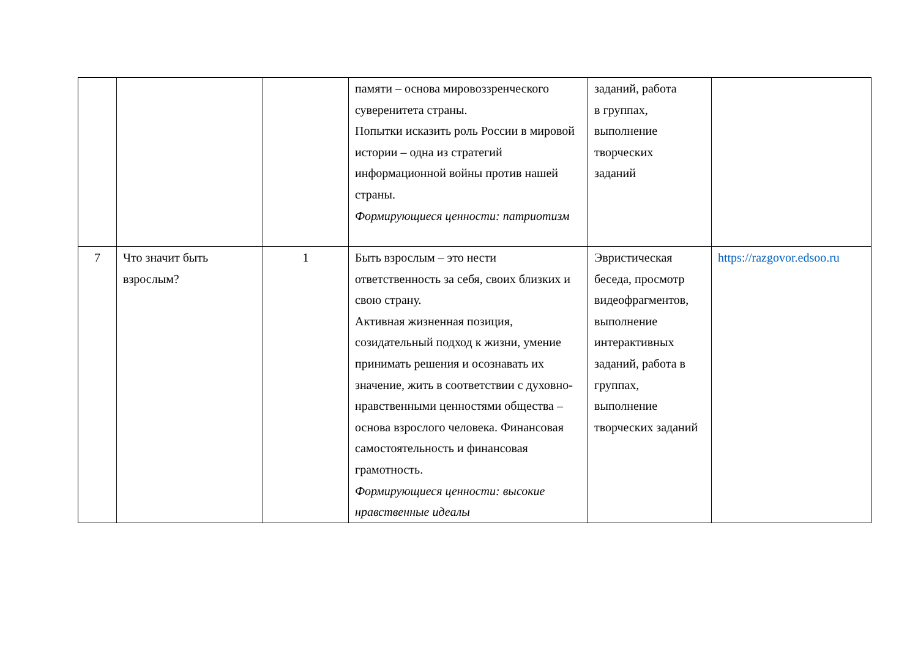| | | | памяти – основа мировоззренческого суверенитета страны. Попытки исказить роль России в мировой истории – одна из стратегий информационной войны против нашей страны. Формирующиеся ценности: патриотизм | заданий, работа в группах, выполнение творческих заданий | |
| 7 | Что значит быть взрослым? | 1 | Быть взрослым – это нести ответственность за себя, своих близких и свою страну. Активная жизненная позиция, созидательный подход к жизни, умение принимать решения и осознавать их значение, жить в соответствии с духовно-нравственными ценностями общества – основа взрослого человека. Финансовая самостоятельность и финансовая грамотность. Формирующиеся ценности: высокие нравственные идеалы | Эвристическая беседа, просмотр видеофрагментов, выполнение интерактивных заданий, работа в группах, выполнение творческих заданий | https://razgovor.edsoo.ru |